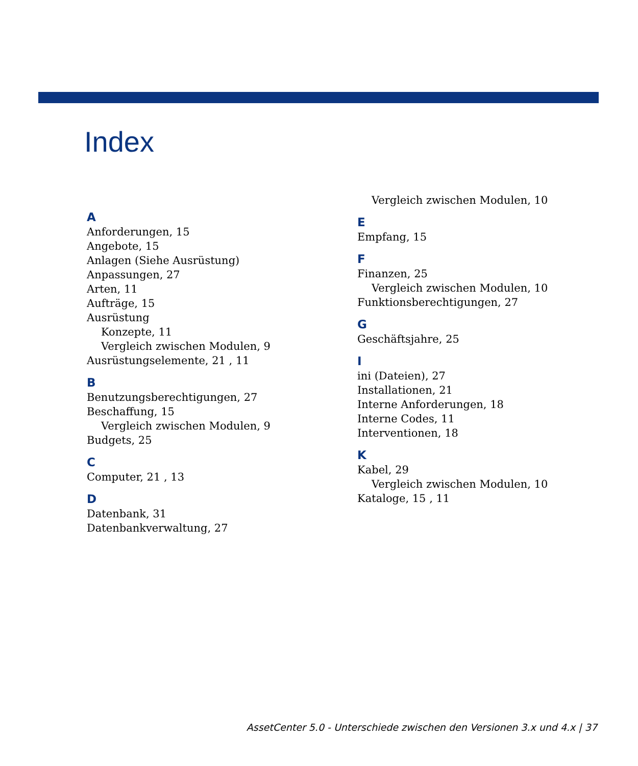Index
A
Anforderungen, 15
Angebote, 15
Anlagen (Siehe Ausrüstung)
Anpassungen, 27
Arten, 11
Aufträge, 15
Ausrüstung
Konzepte, 11
Vergleich zwischen Modulen, 9
Ausrüstungselemente, 21 , 11
B
Benutzungsberechtigungen, 27
Beschaffung, 15
Vergleich zwischen Modulen, 9
Budgets, 25
C
Computer, 21 , 13
D
Datenbank, 31
Datenbankverwaltung, 27
Vergleich zwischen Modulen, 10
E
Empfang, 15
F
Finanzen, 25
Vergleich zwischen Modulen, 10
Funktionsberechtigungen, 27
G
Geschäftsjahre, 25
I
ini (Dateien), 27
Installationen, 21
Interne Anforderungen, 18
Interne Codes, 11
Interventionen, 18
K
Kabel, 29
Vergleich zwischen Modulen, 10
Kataloge, 15 , 11
AssetCenter 5.0 - Unterschiede zwischen den Versionen 3.x und 4.x | 37